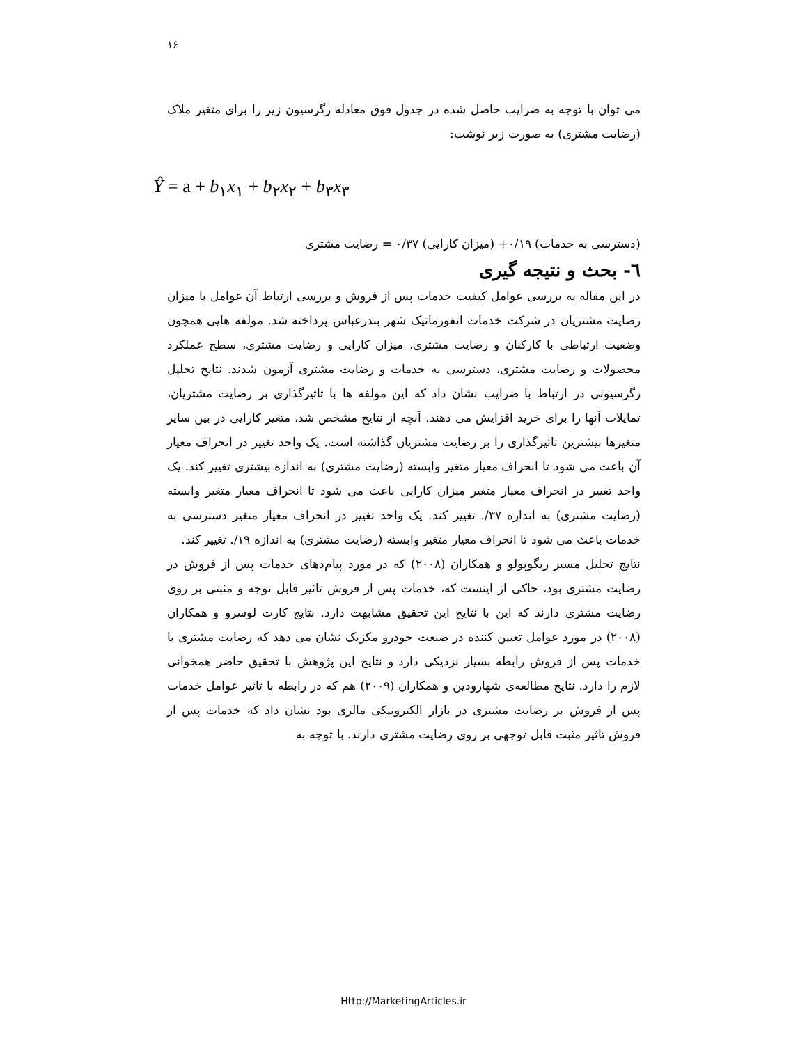۱۶
می توان با توجه به ضرایب حاصل شده در جدول فوق معادله رگرسیون زیر را برای متغیر ملاک (رضایت مشتری) به صورت زیر نوشت:
Ŷ = a + b<sub>۱</sub>x<sub>۱</sub> + b<sub>۲</sub>x<sub>۲</sub> + b<sub>۳</sub>x<sub>۳</sub>
(دسترسی به خدمات) ۰/۱۹+ (میزان کارایی) ۰/۳۷ = رضایت مشتری
٦- بحث و نتیجه گیری
در این مقاله به بررسی عوامل کیفیت خدمات پس از فروش و بررسی ارتباط آن عوامل با میزان رضایت مشتریان در شرکت خدمات انفورماتیک شهر بندرعباس پرداخته شد. مولفه هایی همچون وضعیت ارتباطی با کارکنان و رضایت مشتری، میزان کارایی و رضایت مشتری، سطح عملکرد محصولات و رضایت مشتری، دسترسی به خدمات و رضایت مشتری آزمون شدند. نتایج تحلیل رگرسیونی در ارتباط با ضرایب نشان داد که این مولفه ها با تاثیرگذاری بر رضایت مشتریان، تمایلات آنها را برای خرید افزایش می دهند. آنچه از نتایج مشخص شد، متغیر کارایی در بین سایر متغیرها بیشترین تاثیرگذاری را بر رضایت مشتریان گذاشته است. یک واحد تغییر در انحراف معیار آن باعث می شود تا انحراف معیار متغیر وابسته (رضایت مشتری) به اندازه بیشتری تغییر کند. یک واحد تغییر در انحراف معیار متغیر میزان کارایی باعث می شود تا انحراف معیار متغیر وابسته (رضایت مشتری) به اندازه ۳۷/. تغییر کند. یک واحد تغییر در انحراف معیار متغیر دسترسی به خدمات باعث می شود تا انحراف معیار متغیر وابسته (رضایت مشتری) به اندازه ۱۹/. تغییر کند.
نتایج تحلیل مسیر ریگوپولو و همکاران (۲۰۰۸) که در مورد پیام‌دهای خدمات پس از فروش در رضایت مشتری بود، حاکی از اینست که، خدمات پس از فروش تاثیر قابل توجه و مثبتی بر روی رضایت مشتری دارند که این با نتایج این تحقیق مشابهت دارد. نتایج کارت لوسرو و همکاران (۲۰۰۸) در مورد عوامل تعیین کننده در صنعت خودرو مکزیک نشان می دهد که رضایت مشتری با خدمات پس از فروش رابطه بسیار نزدیکی دارد و نتایج این پژوهش با تحقیق حاضر همخوانی لازم را دارد. نتایج مطالعه‌ی شهارودین و همکاران (۲۰۰۹) هم که در رابطه با تاثیر عوامل خدمات پس از فروش بر رضایت مشتری در بازار الکترونیکی مالزی بود نشان داد که خدمات پس از فروش تاثیر مثبت قابل توجهی بر روی رضایت مشتری دارند. با توجه به
Http://MarketingArticles.ir